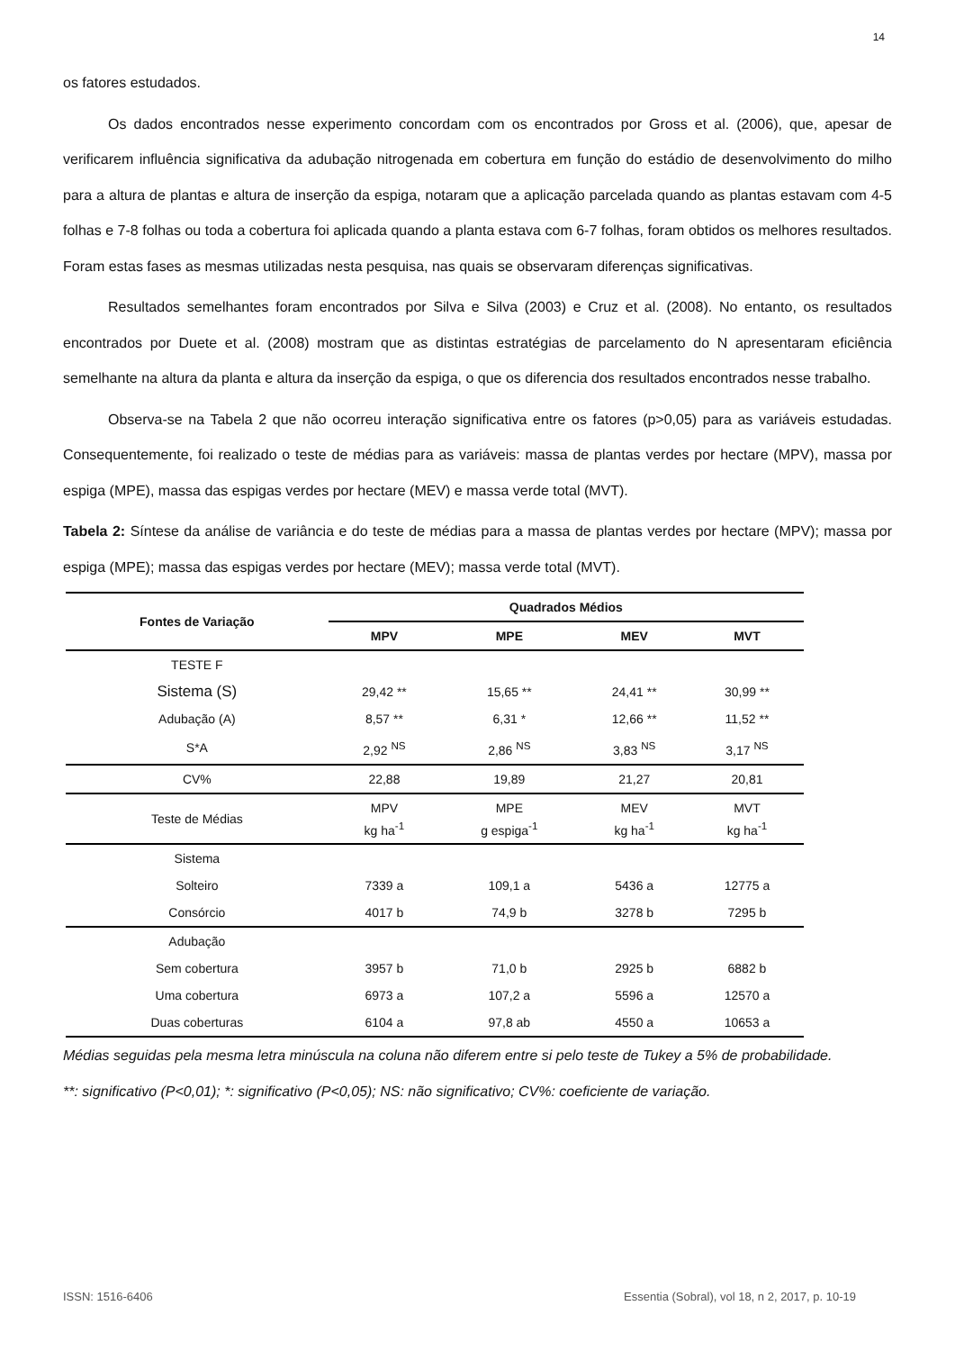14
os fatores estudados.
Os dados encontrados nesse experimento concordam com os encontrados por Gross et al. (2006), que, apesar de verificarem influência significativa da adubação nitrogenada em cobertura em função do estádio de desenvolvimento do milho para a altura de plantas e altura de inserção da espiga, notaram que a aplicação parcelada quando as plantas estavam com 4-5 folhas e 7-8 folhas ou toda a cobertura foi aplicada quando a planta estava com 6-7 folhas, foram obtidos os melhores resultados. Foram estas fases as mesmas utilizadas nesta pesquisa, nas quais se observaram diferenças significativas.
Resultados semelhantes foram encontrados por Silva e Silva (2003) e Cruz et al. (2008). No entanto, os resultados encontrados por Duete et al. (2008) mostram que as distintas estratégias de parcelamento do N apresentaram eficiência semelhante na altura da planta e altura da inserção da espiga, o que os diferencia dos resultados encontrados nesse trabalho.
Observa-se na Tabela 2 que não ocorreu interação significativa entre os fatores (p>0,05) para as variáveis estudadas. Consequentemente, foi realizado o teste de médias para as variáveis: massa de plantas verdes por hectare (MPV), massa por espiga (MPE), massa das espigas verdes por hectare (MEV) e massa verde total (MVT).
Tabela 2: Síntese da análise de variância e do teste de médias para a massa de plantas verdes por hectare (MPV); massa por espiga (MPE); massa das espigas verdes por hectare (MEV); massa verde total (MVT).
| Fontes de Variação | Quadrados Médios | | | |
| --- | --- | --- | --- | --- |
| | MPV | MPE | MEV | MVT |
| TESTE F | | | | |
| Sistema (S) | 29,42 ** | 15,65 ** | 24,41 ** | 30,99 ** |
| Adubação (A) | 8,57 ** | 6,31 * | 12,66 ** | 11,52 ** |
| S*A | 2,92 <sup>NS</sup> | 2,86 <sup>NS</sup> | 3,83 <sup>NS</sup> | 3,17 <sup>NS</sup> |
| CV% | 22,88 | 19,89 | 21,27 | 20,81 |
| Teste de Médias | MPV kg ha<sup>-1</sup> | MPE g espiga<sup>-1</sup> | MEV kg ha<sup>-1</sup> | MVT kg ha<sup>-1</sup> |
| Sistema | | | | |
| Solteiro | 7339 a | 109,1 a | 5436 a | 12775 a |
| Consórcio | 4017 b | 74,9 b | 3278 b | 7295 b |
| Adubação | | | | |
| Sem cobertura | 3957 b | 71,0 b | 2925 b | 6882 b |
| Uma cobertura | 6973 a | 107,2 a | 5596 a | 12570 a |
| Duas coberturas | 6104 a | 97,8 ab | 4550 a | 10653 a |
Médias seguidas pela mesma letra minúscula na coluna não diferem entre si pelo teste de Tukey a 5% de probabilidade.
**: significativo (P<0,01); *: significativo (P<0,05); NS: não significativo; CV%: coeficiente de variação.
ISSN: 1516-6406 Essentia (Sobral), vol 18, n 2, 2017, p. 10-19